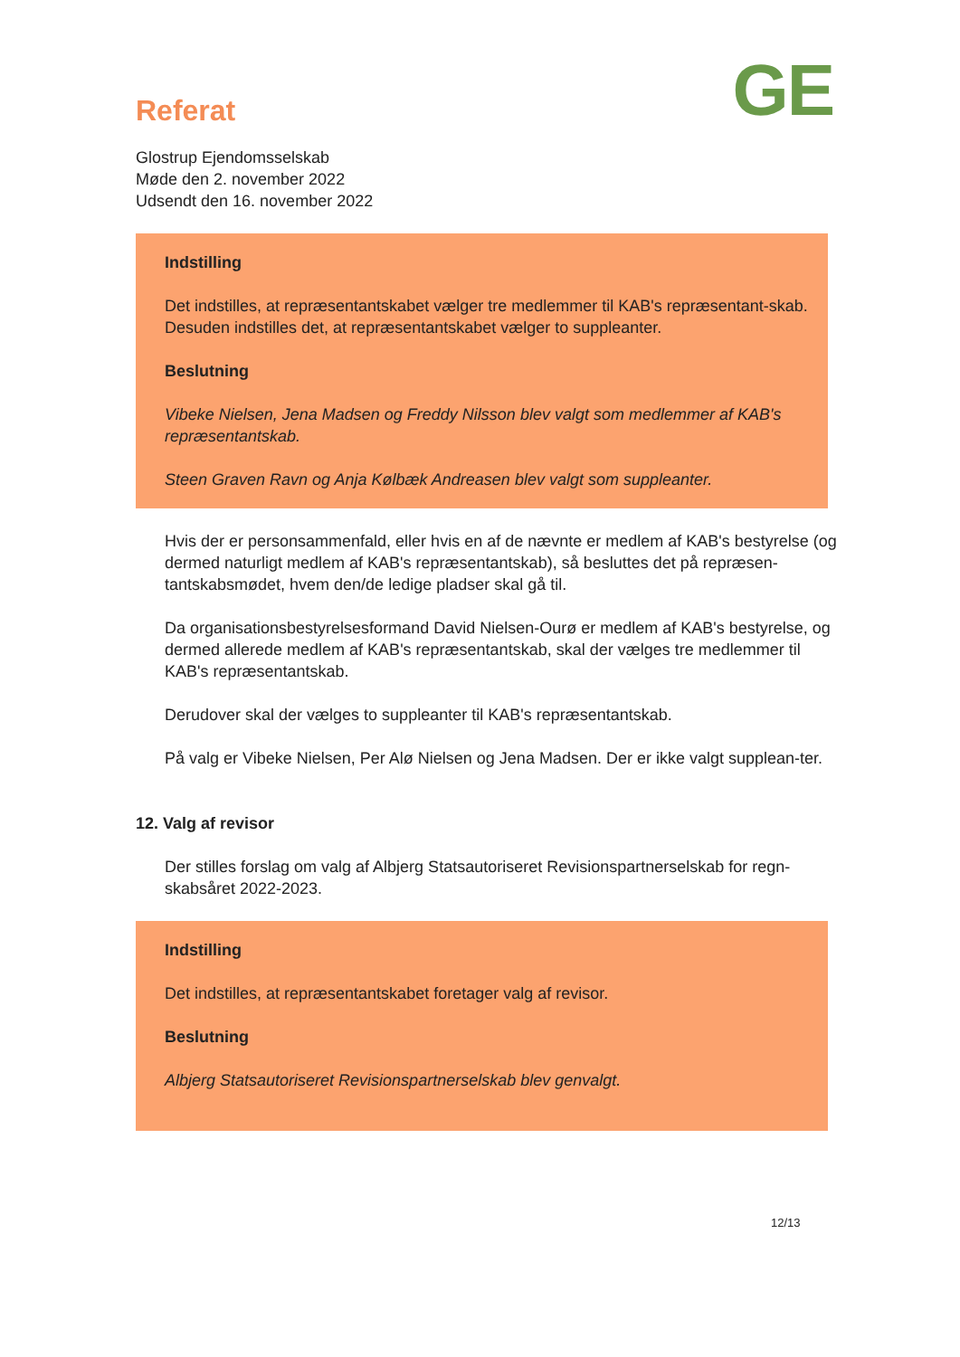Referat
GE
Glostrup Ejendomsselskab
Møde den 2. november 2022
Udsendt den 16. november 2022
Indstilling
Det indstilles, at repræsentantskabet vælger tre medlemmer til KAB's repræsentant-skab. Desuden indstilles det, at repræsentantskabet vælger to suppleanter.
Beslutning
Vibeke Nielsen, Jena Madsen og Freddy Nilsson blev valgt som medlemmer af KAB's repræsentantskab.
Steen Graven Ravn og Anja Kølbæk Andreasen blev valgt som suppleanter.
Hvis der er personsammenfald, eller hvis en af de nævnte er medlem af KAB's bestyrelse (og dermed naturligt medlem af KAB's repræsentantskab), så besluttes det på repræsen-tantskabsmødet, hvem den/de ledige pladser skal gå til.
Da organisationsbestyrelsesformand David Nielsen-Ourø er medlem af KAB's bestyrelse, og dermed allerede medlem af KAB's repræsentantskab, skal der vælges tre medlemmer til KAB's repræsentantskab.
Derudover skal der vælges to suppleanter til KAB's repræsentantskab.
På valg er Vibeke Nielsen, Per Alø Nielsen og Jena Madsen. Der er ikke valgt supplean-ter.
12. Valg af revisor
Der stilles forslag om valg af Albjerg Statsautoriseret Revisionspartnerselskab for regn-skabsåret 2022-2023.
Indstilling
Det indstilles, at repræsentantskabet foretager valg af revisor.
Beslutning
Albjerg Statsautoriseret Revisionspartnerselskab blev genvalgt.
12/13